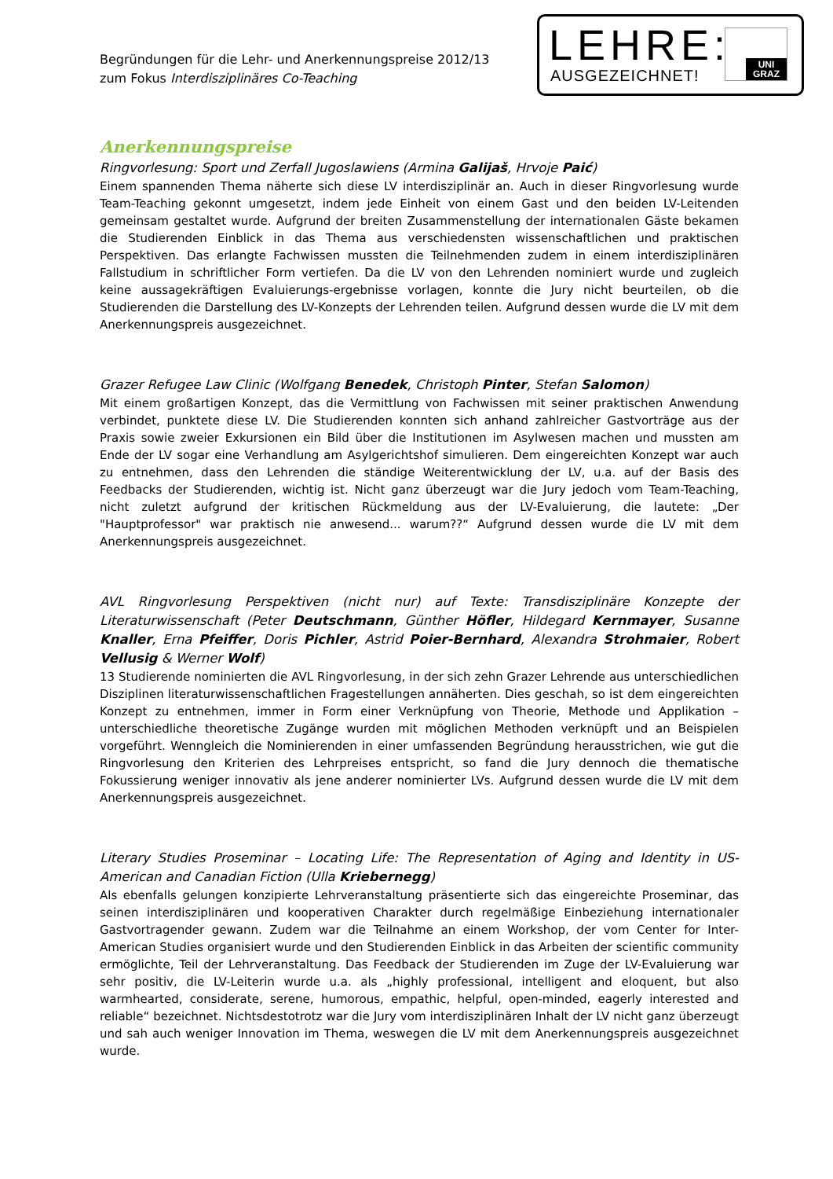Begründungen für die Lehr- und Anerkennungspreise 2012/13
zum Fokus Interdisziplinäres Co-Teaching
LEHRE:
AUSGEZEICHNET!
UNI
GRAZ
Anerkennungspreise
Ringvorlesung: Sport und Zerfall Jugoslawiens (Armina Galijaš, Hrvoje Paić)
Einem spannenden Thema näherte sich diese LV interdisziplinär an. Auch in dieser Ringvorlesung wurde Team-Teaching gekonnt umgesetzt, indem jede Einheit von einem Gast und den beiden LV-Leitenden gemeinsam gestaltet wurde. Aufgrund der breiten Zusammenstellung der internationalen Gäste bekamen die Studierenden Einblick in das Thema aus verschiedensten wissenschaftlichen und praktischen Perspektiven. Das erlangte Fachwissen mussten die Teilnehmenden zudem in einem interdisziplinären Fallstudium in schriftlicher Form vertiefen. Da die LV von den Lehrenden nominiert wurde und zugleich keine aussagekräftigen Evaluierungs-ergebnisse vorlagen, konnte die Jury nicht beurteilen, ob die Studierenden die Darstellung des LV-Konzepts der Lehrenden teilen. Aufgrund dessen wurde die LV mit dem Anerkennungspreis ausgezeichnet.
Grazer Refugee Law Clinic (Wolfgang Benedek, Christoph Pinter, Stefan Salomon)
Mit einem großartigen Konzept, das die Vermittlung von Fachwissen mit seiner praktischen Anwendung verbindet, punktete diese LV. Die Studierenden konnten sich anhand zahlreicher Gastvorträge aus der Praxis sowie zweier Exkursionen ein Bild über die Institutionen im Asylwesen machen und mussten am Ende der LV sogar eine Verhandlung am Asylgerichtshof simulieren. Dem eingereichten Konzept war auch zu entnehmen, dass den Lehrenden die ständige Weiterentwicklung der LV, u.a. auf der Basis des Feedbacks der Studierenden, wichtig ist. Nicht ganz überzeugt war die Jury jedoch vom Team-Teaching, nicht zuletzt aufgrund der kritischen Rückmeldung aus der LV-Evaluierung, die lautete: „Der "Hauptprofessor" war praktisch nie anwesend... warum??“ Aufgrund dessen wurde die LV mit dem Anerkennungspreis ausgezeichnet.
AVL Ringvorlesung Perspektiven (nicht nur) auf Texte: Transdisziplinäre Konzepte der Literaturwissenschaft (Peter Deutschmann, Günther Höfler, Hildegard Kernmayer, Susanne Knaller, Erna Pfeiffer, Doris Pichler, Astrid Poier-Bernhard, Alexandra Strohmaier, Robert Vellusig & Werner Wolf)
13 Studierende nominierten die AVL Ringvorlesung, in der sich zehn Grazer Lehrende aus unterschiedlichen Disziplinen literaturwissenschaftlichen Fragestellungen annäherten. Dies geschah, so ist dem eingereichten Konzept zu entnehmen, immer in Form einer Verknüpfung von Theorie, Methode und Applikation – unterschiedliche theoretische Zugänge wurden mit möglichen Methoden verknüpft und an Beispielen vorgeführt. Wenngleich die Nominierenden in einer umfassenden Begründung herausstrichen, wie gut die Ringvorlesung den Kriterien des Lehrpreises entspricht, so fand die Jury dennoch die thematische Fokussierung weniger innovativ als jene anderer nominierter LVs. Aufgrund dessen wurde die LV mit dem Anerkennungspreis ausgezeichnet.
Literary Studies Proseminar – Locating Life: The Representation of Aging and Identity in US-American and Canadian Fiction (Ulla Kriebernegg)
Als ebenfalls gelungen konzipierte Lehrveranstaltung präsentierte sich das eingereichte Proseminar, das seinen interdisziplinären und kooperativen Charakter durch regelmäßige Einbeziehung internationaler Gastvortragender gewann. Zudem war die Teilnahme an einem Workshop, der vom Center for Inter-American Studies organisiert wurde und den Studierenden Einblick in das Arbeiten der scientific community ermöglichte, Teil der Lehrveranstaltung. Das Feedback der Studierenden im Zuge der LV-Evaluierung war sehr positiv, die LV-Leiterin wurde u.a. als „highly professional, intelligent and eloquent, but also warmhearted, considerate, serene, humorous, empathic, helpful, open-minded, eagerly interested and reliable“ bezeichnet. Nichtsdestotrotz war die Jury vom interdisziplinären Inhalt der LV nicht ganz überzeugt und sah auch weniger Innovation im Thema, weswegen die LV mit dem Anerkennungspreis ausgezeichnet wurde.